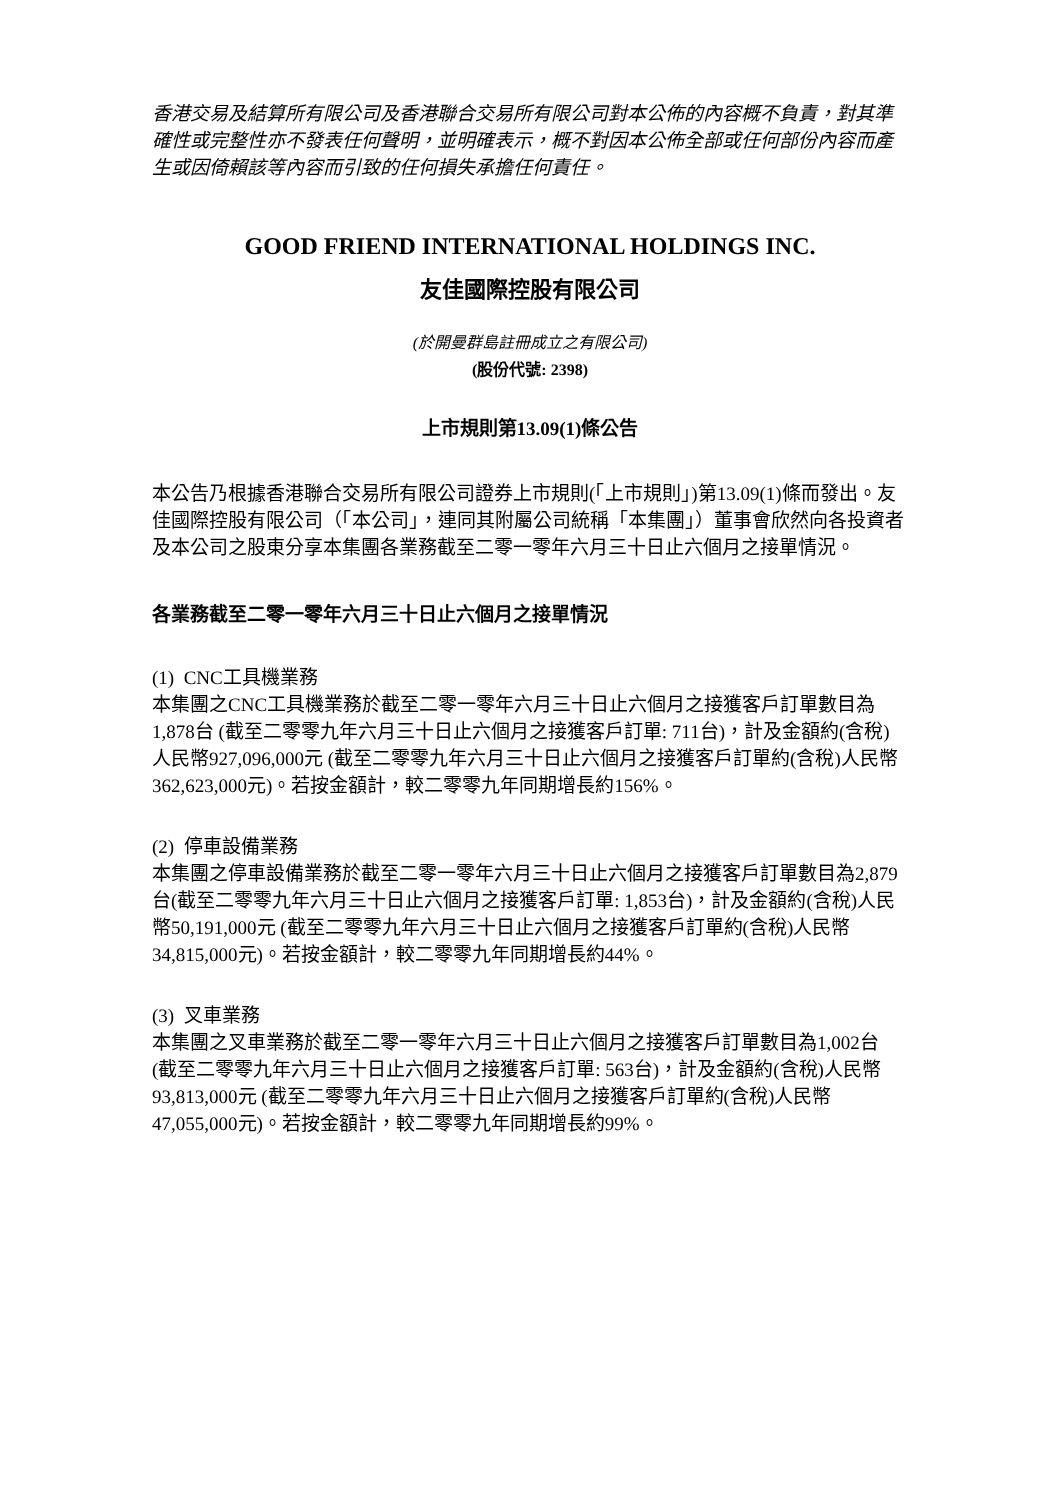香港交易及結算所有限公司及香港聯合交易所有限公司對本公佈的內容概不負責，對其準確性或完整性亦不發表任何聲明，並明確表示，概不對因本公佈全部或任何部份內容而產生或因倚賴該等內容而引致的任何損失承擔任何責任。
GOOD FRIEND INTERNATIONAL HOLDINGS INC.
友佳國際控股有限公司
(於開曼群島註冊成立之有限公司)
(股份代號: 2398)
上市規則第13.09(1)條公告
本公告乃根據香港聯合交易所有限公司證券上市規則(「上市規則」)第13.09(1)條而發出。友佳國際控股有限公司（「本公司」，連同其附屬公司統稱「本集團」）董事會欣然向各投資者及本公司之股東分享本集團各業務截至二零一零年六月三十日止六個月之接單情況。
各業務截至二零一零年六月三十日止六個月之接單情況
(1) CNC工具機業務
本集團之CNC工具機業務於截至二零一零年六月三十日止六個月之接獲客戶訂單數目為1,878台 (截至二零零九年六月三十日止六個月之接獲客戶訂單: 711台)，計及金額約(含稅)人民幣927,096,000元 (截至二零零九年六月三十日止六個月之接獲客戶訂單約(含稅)人民幣362,623,000元)。若按金額計，較二零零九年同期增長約156%。
(2) 停車設備業務
本集團之停車設備業務於截至二零一零年六月三十日止六個月之接獲客戶訂單數目為2,879台(截至二零零九年六月三十日止六個月之接獲客戶訂單: 1,853台)，計及金額約(含稅)人民幣50,191,000元 (截至二零零九年六月三十日止六個月之接獲客戶訂單約(含稅)人民幣34,815,000元)。若按金額計，較二零零九年同期增長約44%。
(3) 叉車業務
本集團之叉車業務於截至二零一零年六月三十日止六個月之接獲客戶訂單數目為1,002台 (截至二零零九年六月三十日止六個月之接獲客戶訂單: 563台)，計及金額約(含稅)人民幣93,813,000元 (截至二零零九年六月三十日止六個月之接獲客戶訂單約(含稅)人民幣47,055,000元)。若按金額計，較二零零九年同期增長約99%。